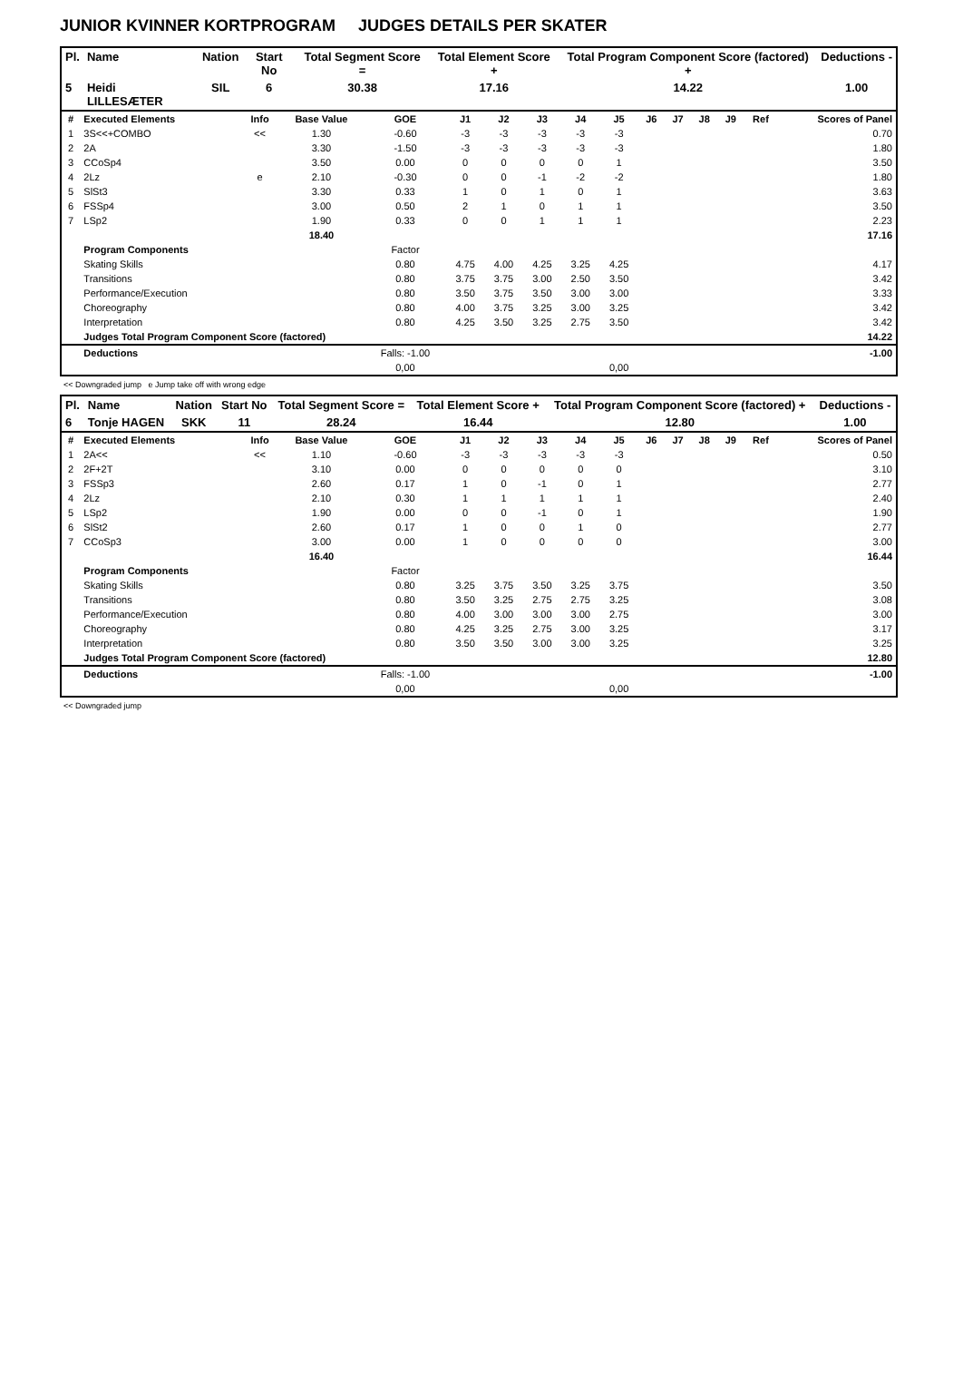JUNIOR KVINNER KORTPROGRAM JUDGES DETAILS PER SKATER
| Pl. | Name | Nation | Start No | Total Segment Score = | Total Element Score + | Total Program Component Score (factored) + | Deductions - |
| --- | --- | --- | --- | --- | --- | --- | --- |
| 5 | Heidi LILLESÆTER | SIL | 6 | 30.38 | 17.16 | 14.22 | 1.00 |
| # | Executed Elements | Info | Base Value | GOE | J1 | J2 | J3 | J4 | J5 | J6 | J7 | J8 | J9 | Ref | Scores of Panel |
| --- | --- | --- | --- | --- | --- | --- | --- | --- | --- | --- | --- | --- | --- | --- | --- |
| 1 | 3S<<+COMBO | << | 1.30 | -0.60 | -3 | -3 | -3 | -3 | -3 | | | | | | 0.70 |
| 2 | 2A | | 3.30 | -1.50 | -3 | -3 | -3 | -3 | -3 | | | | | | 1.80 |
| 3 | CCoSp4 | | 3.50 | 0.00 | 0 | 0 | 0 | 0 | 1 | | | | | | 3.50 |
| 4 | 2Lz | e | 2.10 | -0.30 | 0 | 0 | -1 | -2 | -2 | | | | | | 1.80 |
| 5 | SlSt3 | | 3.30 | 0.33 | 1 | 0 | 1 | 0 | 1 | | | | | | 3.63 |
| 6 | FSSp4 | | 3.00 | 0.50 | 2 | 1 | 0 | 1 | 1 | | | | | | 3.50 |
| 7 | LSp2 | | 1.90 | 0.33 | 0 | 0 | 1 | 1 | 1 | | | | | | 2.23 |
| | | | 18.40 | | | | | | | | | | | | 17.16 |
| | Program Components | | | Factor | | | | | | | | | | | |
| | Skating Skills | | | 0.80 | 4.75 | 4.00 | 4.25 | 3.25 | 4.25 | | | | | | 4.17 |
| | Transitions | | | 0.80 | 3.75 | 3.75 | 3.00 | 2.50 | 3.50 | | | | | | 3.42 |
| | Performance/Execution | | | 0.80 | 3.50 | 3.75 | 3.50 | 3.00 | 3.00 | | | | | | 3.33 |
| | Choreography | | | 0.80 | 4.00 | 3.75 | 3.25 | 3.00 | 3.25 | | | | | | 3.42 |
| | Interpretation | | | 0.80 | 4.25 | 3.50 | 3.25 | 2.75 | 3.50 | | | | | | 3.42 |
| | Judges Total Program Component Score (factored) | | | | | | | | | | | | | | 14.22 |
| | Deductions | | | Falls: -1.00 | | | | | | | | | | | -1.00 |
| | | | | 0,00 | | | | | 0,00 | | | | | | |
<< Downgraded jump e Jump take off with wrong edge
| Pl. | Name | Nation | Start No | Total Segment Score = | Total Element Score + | Total Program Component Score (factored) + | Deductions - |
| --- | --- | --- | --- | --- | --- | --- | --- |
| 6 | Tonje HAGEN | SKK | 11 | 28.24 | 16.44 | 12.80 | 1.00 |
| # | Executed Elements | Info | Base Value | GOE | J1 | J2 | J3 | J4 | J5 | J6 | J7 | J8 | J9 | Ref | Scores of Panel |
| --- | --- | --- | --- | --- | --- | --- | --- | --- | --- | --- | --- | --- | --- | --- | --- |
| 1 | 2A<< | << | 1.10 | -0.60 | -3 | -3 | -3 | -3 | -3 | | | | | | 0.50 |
| 2 | 2F+2T | | 3.10 | 0.00 | 0 | 0 | 0 | 0 | 0 | | | | | | 3.10 |
| 3 | FSSp3 | | 2.60 | 0.17 | 1 | 0 | -1 | 0 | 1 | | | | | | 2.77 |
| 4 | 2Lz | | 2.10 | 0.30 | 1 | 1 | 1 | 1 | 1 | | | | | | 2.40 |
| 5 | LSp2 | | 1.90 | 0.00 | 0 | 0 | -1 | 0 | 1 | | | | | | 1.90 |
| 6 | SlSt2 | | 2.60 | 0.17 | 1 | 0 | 0 | 1 | 0 | | | | | | 2.77 |
| 7 | CCoSp3 | | 3.00 | 0.00 | 1 | 0 | 0 | 0 | 0 | | | | | | 3.00 |
| | | | 16.40 | | | | | | | | | | | | 16.44 |
| | Program Components | | | Factor | | | | | | | | | | | |
| | Skating Skills | | | 0.80 | 3.25 | 3.75 | 3.50 | 3.25 | 3.75 | | | | | | 3.50 |
| | Transitions | | | 0.80 | 3.50 | 3.25 | 2.75 | 2.75 | 3.25 | | | | | | 3.08 |
| | Performance/Execution | | | 0.80 | 4.00 | 3.00 | 3.00 | 3.00 | 2.75 | | | | | | 3.00 |
| | Choreography | | | 0.80 | 4.25 | 3.25 | 2.75 | 3.00 | 3.25 | | | | | | 3.17 |
| | Interpretation | | | 0.80 | 3.50 | 3.50 | 3.00 | 3.00 | 3.25 | | | | | | 3.25 |
| | Judges Total Program Component Score (factored) | | | | | | | | | | | | | | 12.80 |
| | Deductions | | | Falls: -1.00 | | | | | | | | | | | -1.00 |
| | | | | 0,00 | | | | | 0,00 | | | | | | |
<< Downgraded jump